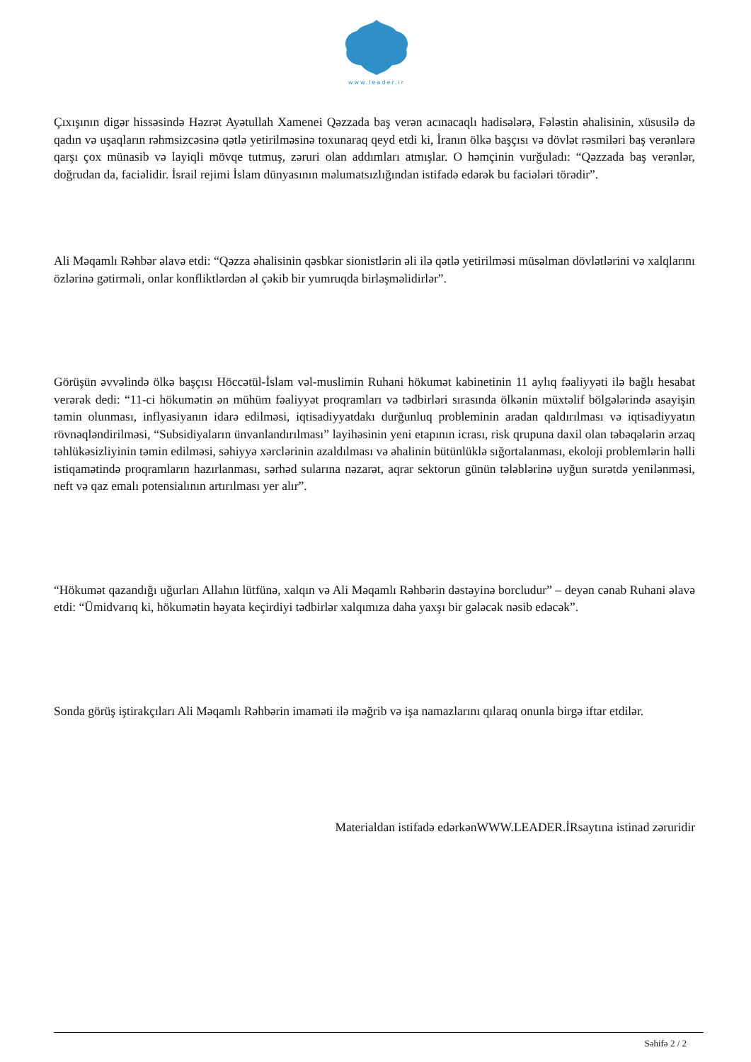www.leader.ir
Çıxışının digər hissəsində Həzrət Ayətullah Xamenei Qəzzada baş verən acınacaqlı hadisələrə, Fələstin əhalisinin, xüsusilə də qadın və uşaqların rəhmsizcəsinə qətlə yetirilməsinə toxunaraq qeyd etdi ki, İranın ölkə başçısı və dövlət rəsmiləri baş verənlərə qarşı çox münasib və layiqli mövqe tutmuş, zəruri olan addımları atmışlar. O həmçinin vurğuladı: “Qəzzada baş verənlər, doğrudan da, faciəlidir. İsrail rejimi İslam dünyasının məlumatsızlığından istifadə edərək bu faciələri törədir”.
Ali Məqamlı Rəhbər əlavə etdi: “Qəzza əhalisinin qəsbkar sionistlərin əli ilə qətlə yetirilməsi müsəlman dövlətlərini və xalqlarını özlərinə gətirməli, onlar konfliktlərdən əl çəkib bir yumruqda birləşməlidirlər”.
Görüşün əvvəlində ölkə başçısı Höccətül-İslam vəl-muslimin Ruhani hökumət kabinetinin 11 aylıq fəaliyyəti ilə bağlı hesabat verərək dedi: “11-ci hökumətin ən mühüm fəaliyyət proqramları və tədbirləri sırasında ölkənin müxtəlif bölgələrində asayişin təmin olunması, inflyasiyanın idarə edilməsi, iqtisadiyyatdakı durğunluq probleminin aradan qaldırılması və iqtisadiyyatın rövnəqləndirilməsi, “Subsidiyaların ünvanlandırılması” layihəsinin yeni etapının icrası, risk qrupuna daxil olan təbəqələrin ərzaq təhlükəsizliyinin təmin edilməsi, səhiyyə xərclərinin azaldılması və əhalinin bütünlüklə sığortalanması, ekoloji problemlərin həlli istiqamətində proqramların hazırlanması, sərhəd sularına nəzarət, aqrar sektorun günün tələblərinə uyğun surətdə yenilənməsi, neft və qaz emalı potensialının artırılması yer alır”.
“Hökumət qazandığı uğurları Allahın lütfünə, xalqın və Ali Məqamlı Rəhbərin dəstəyinə borcludur” – deyən cənab Ruhani əlavə etdi: “Ümidvarıq ki, hökumətin həyata keçirdiyi tədbirlər xalqımıza daha yaxşı bir gələcək nəsib edəcək”.
Sonda görüş iştirakçıları Ali Məqamlı Rəhbərin imaməti ilə məğrib və işa namazlarını qılaraq onunla birgə iftar etdilər.
Materialdan istifadə edərkənWWW.LEADER.İRsaytına istinad zəruridir
Səhifə 2 / 2